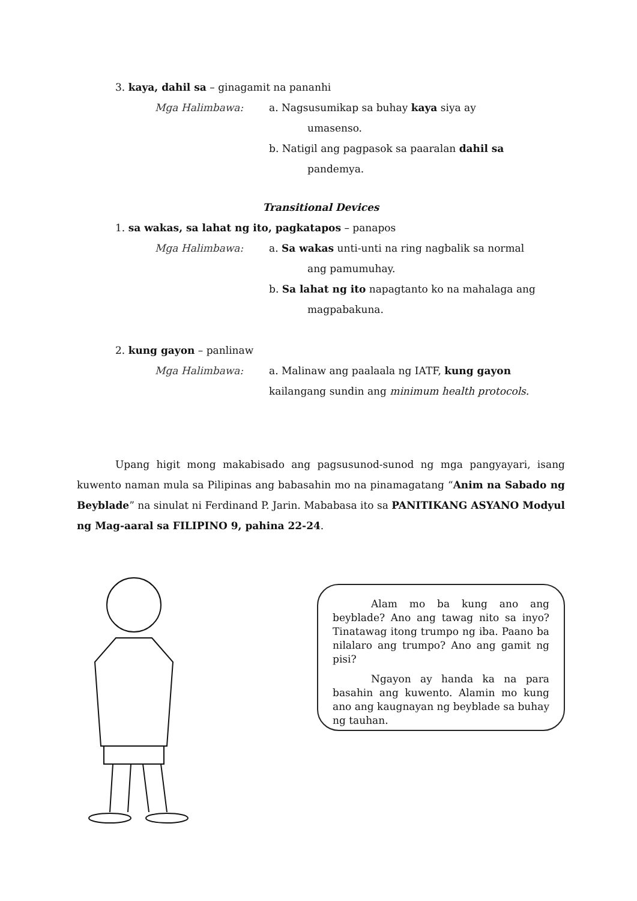3. kaya, dahil sa – ginagamit na pananhi
Mga Halimbawa: a. Nagsusumikap sa buhay kaya siya ay
umasenso.
b. Natigil ang pagpasok sa paaralan dahil sa
pandemya.
Transitional Devices
1. sa wakas, sa lahat ng ito, pagkatapos – panapos
Mga Halimbawa: a. Sa wakas unti-unti na ring nagbalik sa normal
ang pamumuhay.
b. Sa lahat ng ito napagtanto ko na mahalaga ang
magpabakuna.
2. kung gayon – panlinaw
Mga Halimbawa: a. Malinaw ang paalaala ng IATF, kung gayon
kailangang sundin ang minimum health protocols.
Upang higit mong makabisado ang pagsusunod-sunod ng mga pangyayari, isang kuwento naman mula sa Pilipinas ang babasahin mo na pinamagatang “Anim na Sabado ng Beyblade” na sinulat ni Ferdinand P. Jarin. Mababasa ito sa PANITIKANG ASYANO Modyul ng Mag-aaral sa FILIPINO 9, pahina 22-24.
Alam mo ba kung ano ang beyblade? Ano ang tawag nito sa inyo? Tinatawag itong trumpo ng iba. Paano ba nilalaro ang trumpo? Ano ang gamit ng pisi?
Ngayon ay handa ka na para basahin ang kuwento. Alamin mo kung ano ang kaugnayan ng beyblade sa buhay ng tauhan.